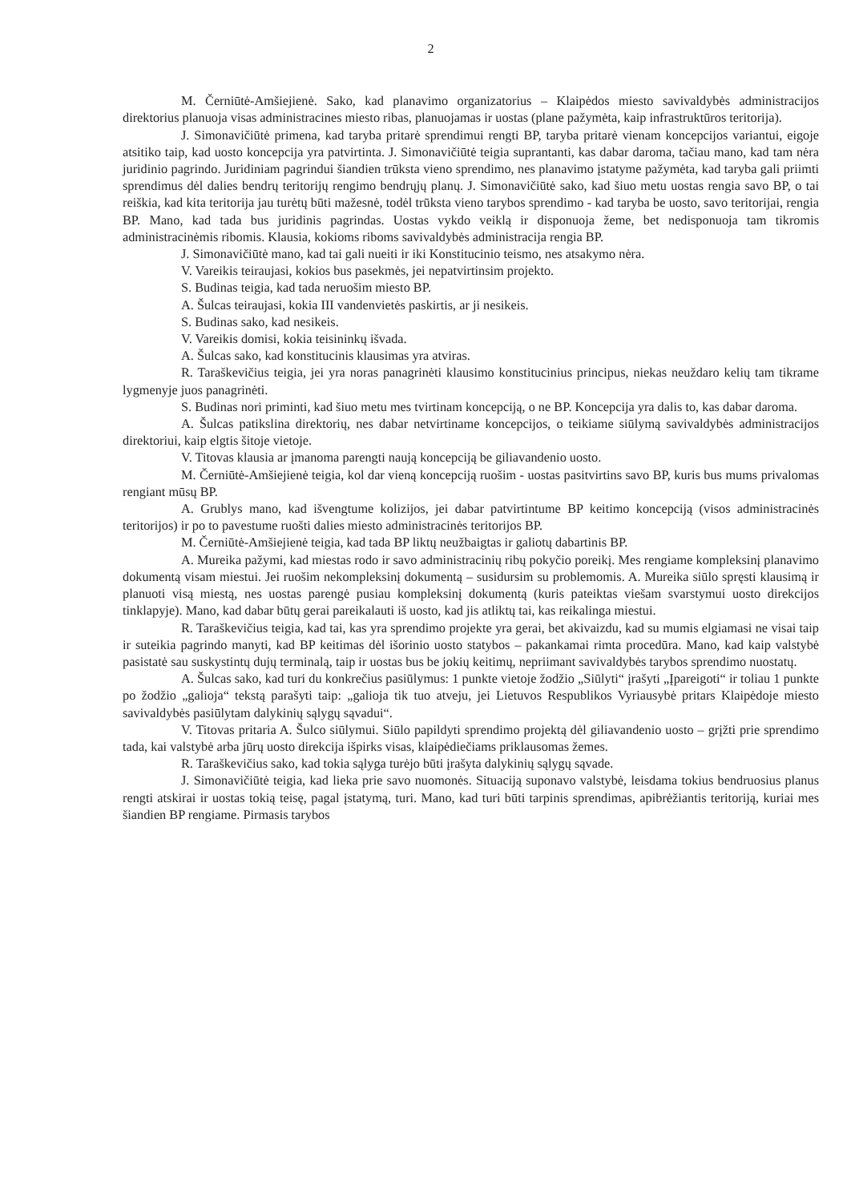2
M. Černiūtė-Amšiejienė. Sako, kad planavimo organizatorius – Klaipėdos miesto savivaldybės administracijos direktorius planuoja visas administracines miesto ribas, planuojamas ir uostas (plane pažymėta, kaip infrastruktūros teritorija).
J. Simonavičiūtė primena, kad taryba pritarė sprendimui rengti BP, taryba pritarė vienam koncepcijos variantui, eigoje atsitiko taip, kad uosto koncepcija yra patvirtinta. J. Simonavičiūtė teigia suprantanti, kas dabar daroma, tačiau mano, kad tam nėra juridinio pagrindo. Juridiniam pagrindui šiandien trūksta vieno sprendimo, nes planavimo įstatyme pažymėta, kad taryba gali priimti sprendimus dėl dalies bendrų teritorijų rengimo bendrųjų planų. J. Simonavičiūtė sako, kad šiuo metu uostas rengia savo BP, o tai reiškia, kad kita teritorija jau turėtų būti mažesnė, todėl trūksta vieno tarybos sprendimo - kad taryba be uosto, savo teritorijai, rengia BP. Mano, kad tada bus juridinis pagrindas. Uostas vykdo veiklą ir disponuoja žeme, bet nedisponuoja tam tikromis administracinėmis ribomis. Klausia, kokioms riboms savivaldybės administracija rengia BP.
J. Simonavičiūtė mano, kad tai gali nueiti ir iki Konstitucinio teismo, nes atsakymo nėra.
V. Vareikis teiraujasi, kokios bus pasekmės, jei nepatvirtinsim projekto.
S. Budinas teigia, kad tada neruošim miesto BP.
A. Šulcas teiraujasi, kokia III vandenvietės paskirtis, ar ji nesikeis.
S. Budinas sako, kad nesikeis.
V. Vareikis domisi, kokia teisininkų išvada.
A. Šulcas sako, kad konstitucinis klausimas yra atviras.
R. Taraškevičius teigia, jei yra noras panagrinėti klausimo konstitucinius principus, niekas neuždaro kelių tam tikrame lygmenyje juos panagrinėti.
S. Budinas nori priminti, kad šiuo metu mes tvirtinam koncepciją, o ne BP. Koncepcija yra dalis to, kas dabar daroma.
A. Šulcas patikslina direktorių, nes dabar netvirtiname koncepcijos, o teikiame siūlymą savivaldybės administracijos direktoriui, kaip elgtis šitoje vietoje.
V. Titovas klausia ar įmanoma parengti naują koncepciją be giliavandenio uosto.
M. Černiūtė-Amšiejienė teigia, kol dar vieną koncepciją ruošim - uostas pasitvirtins savo BP, kuris bus mums privalomas rengiant mūsų BP.
A. Grublys mano, kad išvengtume kolizijos, jei dabar patvirtintume BP keitimo koncepciją (visos administracinės teritorijos) ir po to pavestume ruošti dalies miesto administracinės teritorijos BP.
M. Černiūtė-Amšiejienė teigia, kad tada BP liktų neužbaigtas ir galiotų dabartinis BP.
A. Mureika pažymi, kad miestas rodo ir savo administracinių ribų pokyčio poreikį. Mes rengiame kompleksinį planavimo dokumentą visam miestui. Jei ruošim nekompleksinį dokumentą – susidursim su problemomis. A. Mureika siūlo spręsti klausimą ir planuoti visą miestą, nes uostas parengė pusiau kompleksinį dokumentą (kuris pateiktas viešam svarstymui uosto direkcijos tinklapyje). Mano, kad dabar būtų gerai pareikalauti iš uosto, kad jis atliktų tai, kas reikalinga miestui.
R. Taraškevičius teigia, kad tai, kas yra sprendimo projekte yra gerai, bet akivaizdu, kad su mumis elgiamasi ne visai taip ir suteikia pagrindo manyti, kad BP keitimas dėl išorinio uosto statybos – pakankamai rimta procedūra. Mano, kad kaip valstybė pasistatė sau suskystintų dujų terminalą, taip ir uostas bus be jokių keitimų, nepriimant savivaldybės tarybos sprendimo nuostatų.
A. Šulcas sako, kad turi du konkrečius pasiūlymus: 1 punkte vietoje žodžio „Siūlyti“ įrašyti „Įpareigoti“ ir toliau 1 punkte po žodžio „galioja“ tekstą parašyti taip: „galioja tik tuo atveju, jei Lietuvos Respublikos Vyriausybė pritars Klaipėdoje miesto savivaldybės pasiūlytam dalykinių sąlygų sąvadui“.
V. Titovas pritaria A. Šulco siūlymui. Siūlo papildyti sprendimo projektą dėl giliavandenio uosto – grįžti prie sprendimo tada, kai valstybė arba jūrų uosto direkcija išpirks visas, klaipėdiečiams priklausomas žemes.
R. Taraškevičius sako, kad tokia sąlyga turėjo būti įrašyta dalykinių sąlygų sąvade.
J. Simonavičiūtė teigia, kad lieka prie savo nuomonės. Situaciją suponavo valstybė, leisdama tokius bendruosius planus rengti atskirai ir uostas tokią teisę, pagal įstatymą, turi. Mano, kad turi būti tarpinis sprendimas, apibrėžiantis teritoriją, kuriai mes šiandien BP rengiame. Pirmasis tarybos